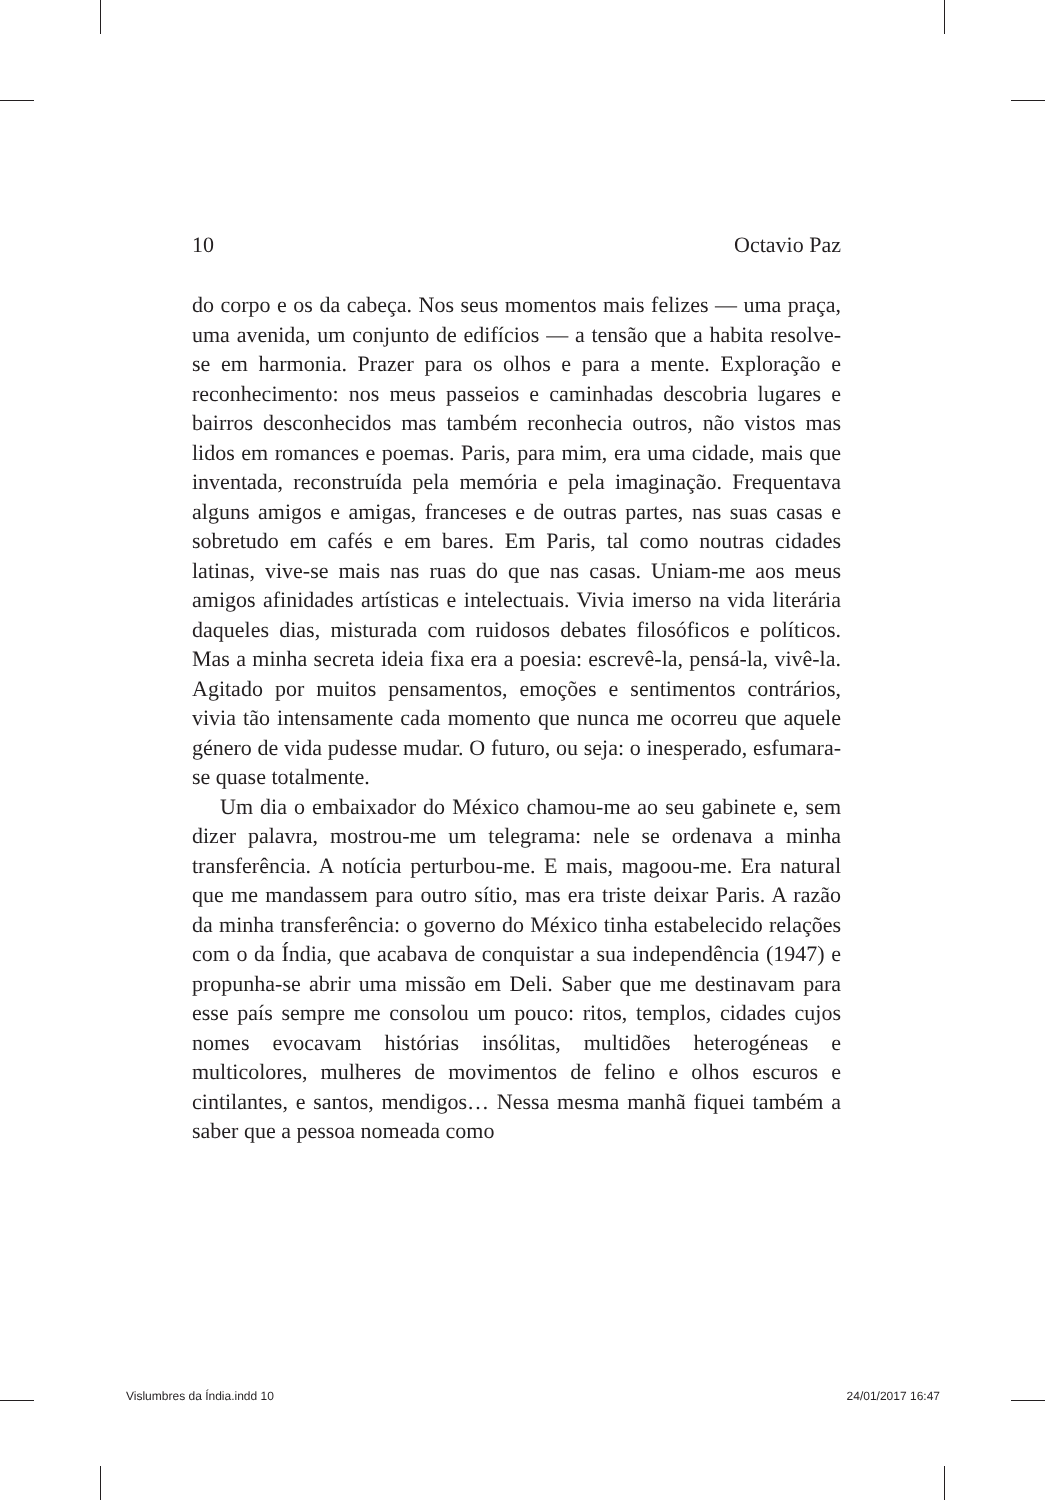10 Octavio Paz
do corpo e os da cabeça. Nos seus momentos mais felizes — uma praça, uma avenida, um conjunto de edifícios — a tensão que a habita resolve-se em harmonia. Prazer para os olhos e para a mente. Exploração e reconhecimento: nos meus passeios e caminhadas descobria lugares e bairros desconhecidos mas também reconhecia outros, não vistos mas lidos em romances e poemas. Paris, para mim, era uma cidade, mais que inventada, reconstruída pela memória e pela imaginação. Frequentava alguns amigos e amigas, franceses e de outras partes, nas suas casas e sobretudo em cafés e em bares. Em Paris, tal como noutras cidades latinas, vive-se mais nas ruas do que nas casas. Uniam-me aos meus amigos afinidades artísticas e intelectuais. Vivia imerso na vida literária daqueles dias, misturada com ruidosos debates filosóficos e políticos. Mas a minha secreta ideia fixa era a poesia: escrevê-la, pensá-la, vivê-la. Agitado por muitos pensamentos, emoções e sentimentos contrários, vivia tão intensamente cada momento que nunca me ocorreu que aquele género de vida pudesse mudar. O futuro, ou seja: o inesperado, esfumara-se quase totalmente.
Um dia o embaixador do México chamou-me ao seu gabinete e, sem dizer palavra, mostrou-me um telegrama: nele se ordenava a minha transferência. A notícia perturbou-me. E mais, magoou-me. Era natural que me mandassem para outro sítio, mas era triste deixar Paris. A razão da minha transferência: o governo do México tinha estabelecido relações com o da Índia, que acabava de conquistar a sua independência (1947) e propunha-se abrir uma missão em Deli. Saber que me destinavam para esse país sempre me consolou um pouco: ritos, templos, cidades cujos nomes evocavam histórias insólitas, multidões heterogéneas e multicolores, mulheres de movimentos de felino e olhos escuros e cintilantes, e santos, mendigos… Nessa mesma manhã fiquei também a saber que a pessoa nomeada como
Vislumbres da Índia.indd 10 24/01/2017 16:47